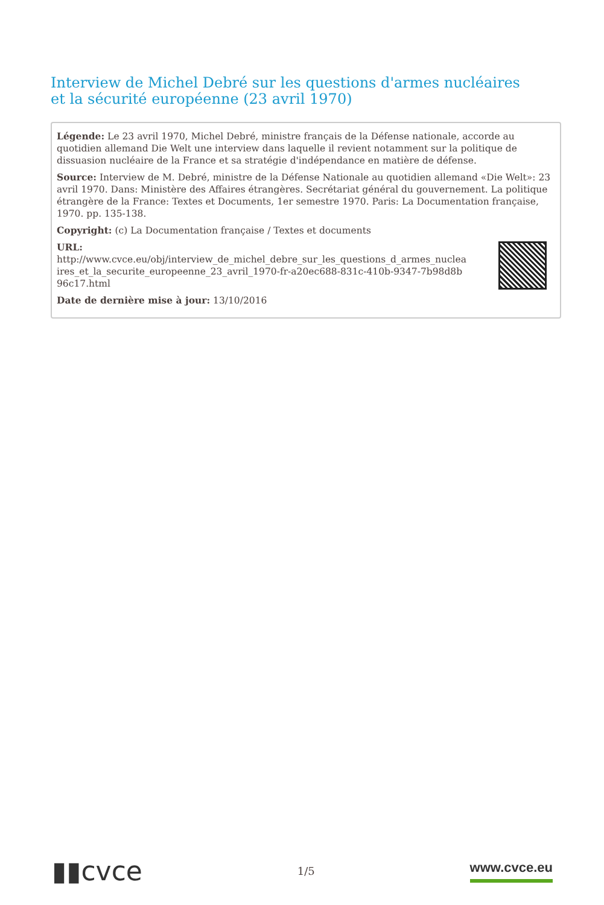Interview de Michel Debré sur les questions d'armes nucléaires et la sécurité européenne (23 avril 1970)
Légende: Le 23 avril 1970, Michel Debré, ministre français de la Défense nationale, accorde au quotidien allemand Die Welt une interview dans laquelle il revient notamment sur la politique de dissuasion nucléaire de la France et sa stratégie d'indépendance en matière de défense.
Source: Interview de M. Debré, ministre de la Défense Nationale au quotidien allemand «Die Welt»: 23 avril 1970. Dans: Ministère des Affaires étrangères. Secrétariat général du gouvernement. La politique étrangère de la France: Textes et Documents, 1er semestre 1970. Paris: La Documentation française, 1970. pp. 135-138.
Copyright: (c) La Documentation française / Textes et documents
URL:
http://www.cvce.eu/obj/interview_de_michel_debre_sur_les_questions_d_armes_nucleaires_et_la_securite_europeenne_23_avril_1970-fr-a20ec688-831c-410b-9347-7b98d8b96c17.html
Date de dernière mise à jour: 13/10/2016
▮▮cvce
1/5
www.cvce.eu